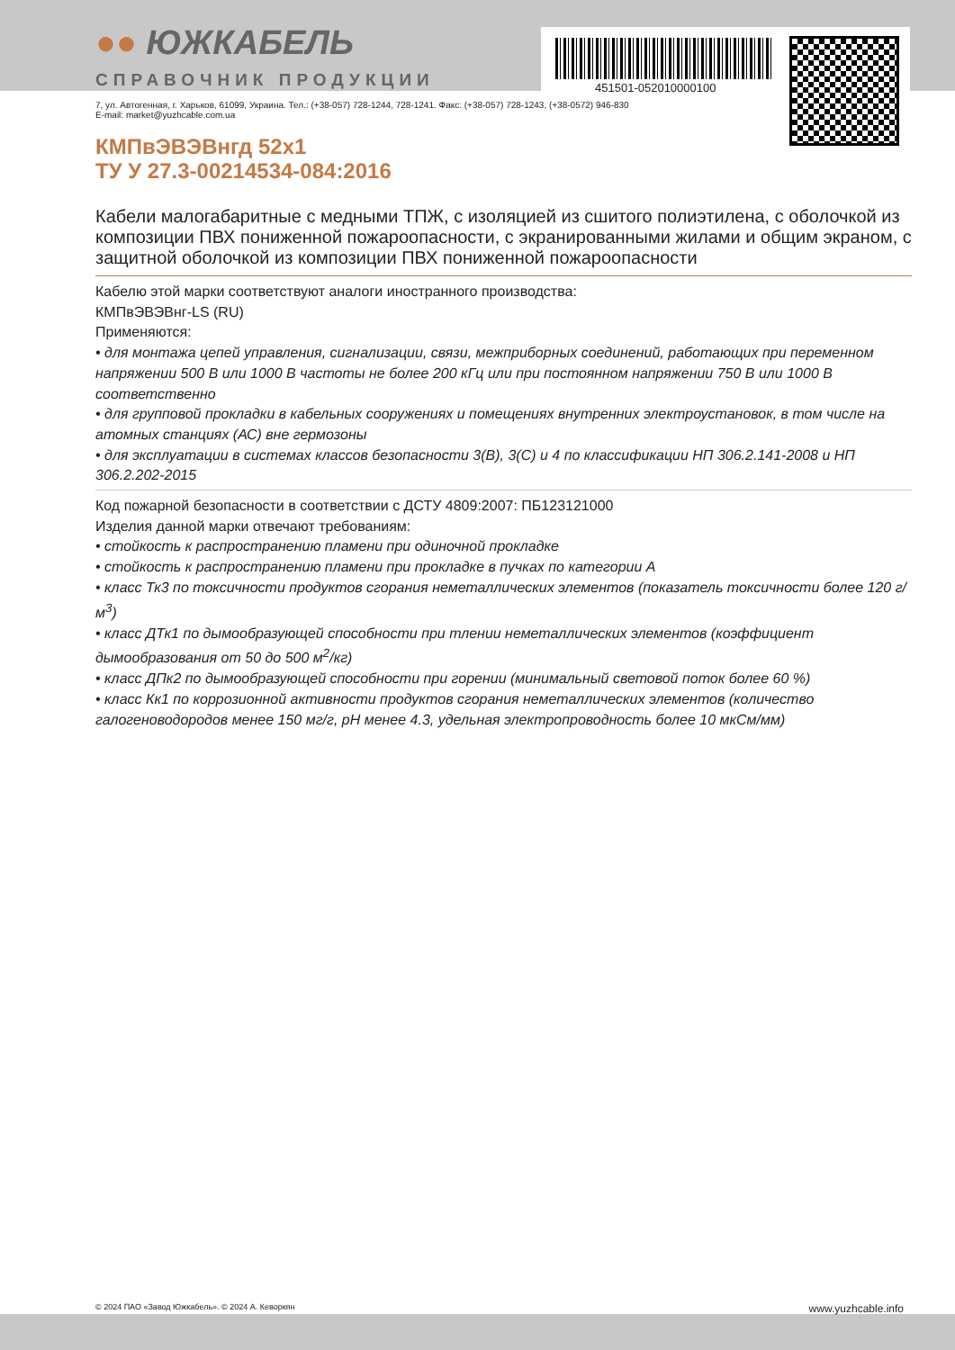●● ЮЖКАБЕЛЬ
СПРАВОЧНИК ПРОДУКЦИИ
451501-052010000100
7, ул. Автогенная, г. Харьков, 61099, Украина. Тел.: (+38-057) 728-1244, 728-1241. Факс: (+38-057) 728-1243, (+38-0572) 946-830
E-mail: market@yuzhcable.com.ua
КМПвЭВЭВнгд 52x1
ТУ У 27.3-00214534-084:2016
Кабели малогабаритные с медными ТПЖ, с изоляцией из сшитого полиэтилена, с оболочкой из композиции ПВХ пониженной пожароопасности, с экранированными жилами и общим экраном, с защитной оболочкой из композиции ПВХ пониженной пожароопасности
Кабелю этой марки соответствуют аналоги иностранного производства:
КМПвЭВЭВнг-LS (RU)
Применяются:
• для монтажа цепей управления, сигнализации, связи, межприборных соединений, работающих при переменном напряжении 500 В или 1000 В частоты не более 200 кГц или при постоянном напряжении 750 В или 1000 В соответственно
• для групповой прокладки в кабельных сооружениях и помещениях внутренних электроустановок, в том числе на атомных станциях (АС) вне гермозоны
• для эксплуатации в системах классов безопасности 3(В), 3(С) и 4 по классификации НП 306.2.141-2008 и НП 306.2.202-2015
Код пожарной безопасности в соответствии с ДСТУ 4809:2007: ПБ123121000
Изделия данной марки отвечают требованиям:
• стойкость к распространению пламени при одиночной прокладке
• стойкость к распространению пламени при прокладке в пучках по категории А
• класс Тк3 по токсичности продуктов сгорания неметаллических элементов (показатель токсичности более 120 г/м<sup>3</sup>)
• класс ДТк1 по дымообразующей способности при тлении неметаллических элементов (коэффициент дымообразования от 50 до 500 м<sup>2</sup>/кг)
• класс ДПк2 по дымообразующей способности при горении (минимальный световой поток более 60 %)
• класс Кк1 по коррозионной активности продуктов сгорания неметаллических элементов (количество галогеноводородов менее 150 мг/г, pH менее 4.3, удельная электропроводность более 10 мкСм/мм)
© 2024 ПАО «Завод Южкабель». © 2024 А. Кеворкян www.yuzhcable.info